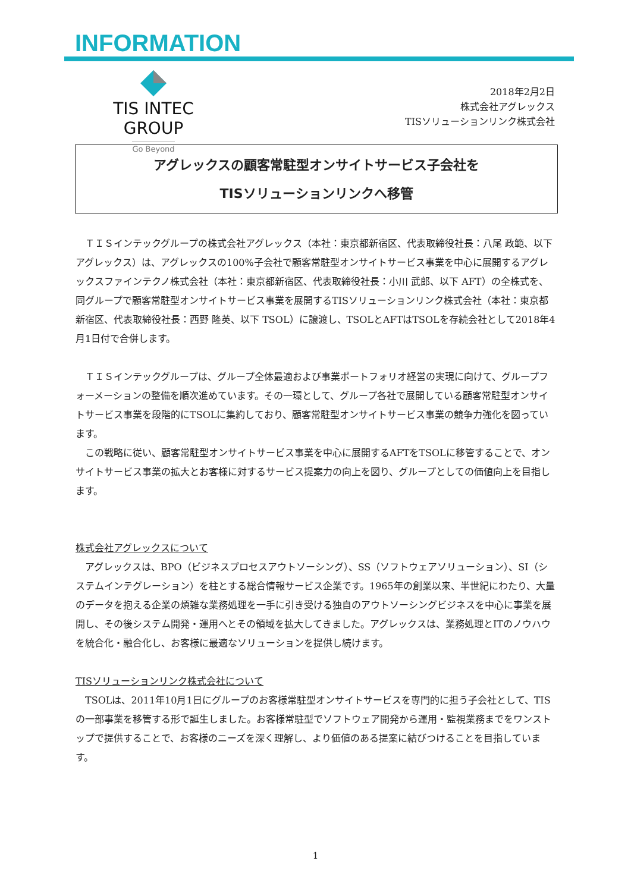INFORMATION
TIS INTEC GROUP
Go Beyond
2018年2月2日
株式会社アグレックス
TISソリューションリンク株式会社
アグレックスの顧客常駐型オンサイトサービス子会社を
TISソリューションリンクへ移管
ＴＩＳインテックグループの株式会社アグレックス（本社：東京都新宿区、代表取締役社長：八尾 政範、以下 アグレックス）は、アグレックスの100%子会社で顧客常駐型オンサイトサービス事業を中心に展開するアグレックスファインテクノ株式会社（本社：東京都新宿区、代表取締役社長：小川 武郎、以下 AFT）の全株式を、同グループで顧客常駐型オンサイトサービス事業を展開するTISソリューションリンク株式会社（本社：東京都新宿区、代表取締役社長：西野 隆英、以下 TSOL）に譲渡し、TSOLとAFTはTSOLを存続会社として2018年4月1日付で合併します。
ＴＩＳインテックグループは、グループ全体最適および事業ポートフォリオ経営の実現に向けて、グループフォーメーションの整備を順次進めています。その一環として、グループ各社で展開している顧客常駐型オンサイトサービス事業を段階的にTSOLに集約しており、顧客常駐型オンサイトサービス事業の競争力強化を図っています。
この戦略に従い、顧客常駐型オンサイトサービス事業を中心に展開するAFTをTSOLに移管することで、オンサイトサービス事業の拡大とお客様に対するサービス提案力の向上を図り、グループとしての価値向上を目指します。
株式会社アグレックスについて
アグレックスは、BPO（ビジネスプロセスアウトソーシング）、SS（ソフトウェアソリューション）、SI（システムインテグレーション）を柱とする総合情報サービス企業です。1965年の創業以来、半世紀にわたり、大量のデータを抱える企業の煩雑な業務処理を一手に引き受ける独自のアウトソーシングビジネスを中心に事業を展開し、その後システム開発・運用へとその領域を拡大してきました。アグレックスは、業務処理とITのノウハウを統合化・融合化し、お客様に最適なソリューションを提供し続けます。
TISソリューションリンク株式会社について
TSOLは、2011年10月1日にグループのお客様常駐型オンサイトサービスを専門的に担う子会社として、TISの一部事業を移管する形で誕生しました。お客様常駐型でソフトウェア開発から運用・監視業務までをワンストップで提供することで、お客様のニーズを深く理解し、より価値のある提案に結びつけることを目指しています。
1